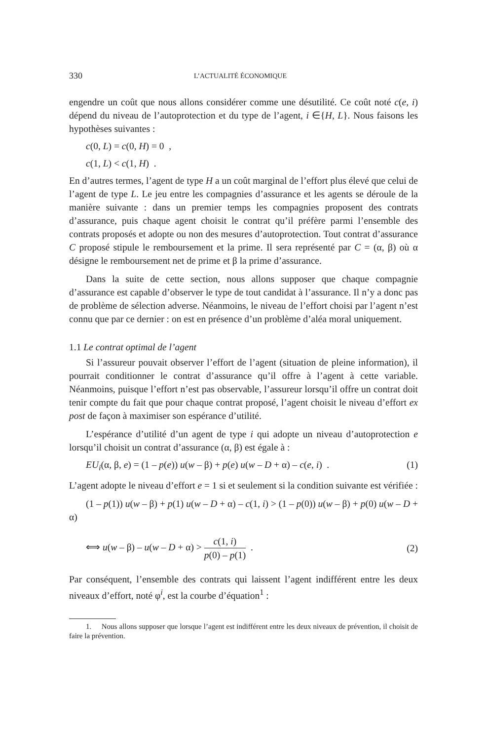330 L’ACTUALITÉ ÉCONOMIQUE
engendre un coût que nous allons considérer comme une désutilité. Ce coût noté c(e, i) dépend du niveau de l’autoprotection et du type de l’agent, i ∈{H, L}. Nous faisons les hypothèses suivantes :
c(0, L) = c(0, H) = 0 ,
c(1, L) < c(1, H) .
En d’autres termes, l’agent de type H a un coût marginal de l’effort plus élevé que celui de l’agent de type L. Le jeu entre les compagnies d’assurance et les agents se déroule de la manière suivante : dans un premier temps les compagnies proposent des contrats d’assurance, puis chaque agent choisit le contrat qu’il préfère parmi l’ensemble des contrats proposés et adopte ou non des mesures d’autoprotection. Tout contrat d’assurance C proposé stipule le remboursement et la prime. Il sera représenté par C = (α, β) où α désigne le remboursement net de prime et β la prime d’assurance.
Dans la suite de cette section, nous allons supposer que chaque compagnie d’assurance est capable d’observer le type de tout candidat à l’assurance. Il n’y a donc pas de problème de sélection adverse. Néanmoins, le niveau de l’effort choisi par l’agent n’est connu que par ce dernier : on est en présence d’un problème d’aléa moral uniquement.
1.1 Le contrat optimal de l’agent
Si l’assureur pouvait observer l’effort de l’agent (situation de pleine information), il pourrait conditionner le contrat d’assurance qu’il offre à l’agent à cette variable. Néanmoins, puisque l’effort n’est pas observable, l’assureur lorsqu’il offre un contrat doit tenir compte du fait que pour chaque contrat proposé, l’agent choisit le niveau d’effort ex post de façon à maximiser son espérance d’utilité.
L’espérance d’utilité d’un agent de type i qui adopte un niveau d’autoprotection e lorsqu’il choisit un contrat d’assurance (α, β) est égale à :
EU<sub>i</sub>(α, β, e) = (1 – p(e)) u(w – β) + p(e) u(w – D + α) – c(e, i) . (1)
L’agent adopte le niveau d’effort e = 1 si et seulement si la condition suivante est vérifiée :
(1 – p(1)) u(w – β) + p(1) u(w – D + α) – c(1, i) > (1 – p(0)) u(w – β) + p(0) u(w – D + α)
⟺ u(w – β) – u(w – D + α) > c(1, i) p(0) – p(1) . (2)
Par conséquent, l’ensemble des contrats qui laissent l’agent indifférent entre les deux niveaux d’effort, noté φ<sup>i</sup>, est la courbe d’équation<sup>1</sup> :
1. Nous allons supposer que lorsque l’agent est indifférent entre les deux niveaux de prévention, il choisit de faire la prévention.